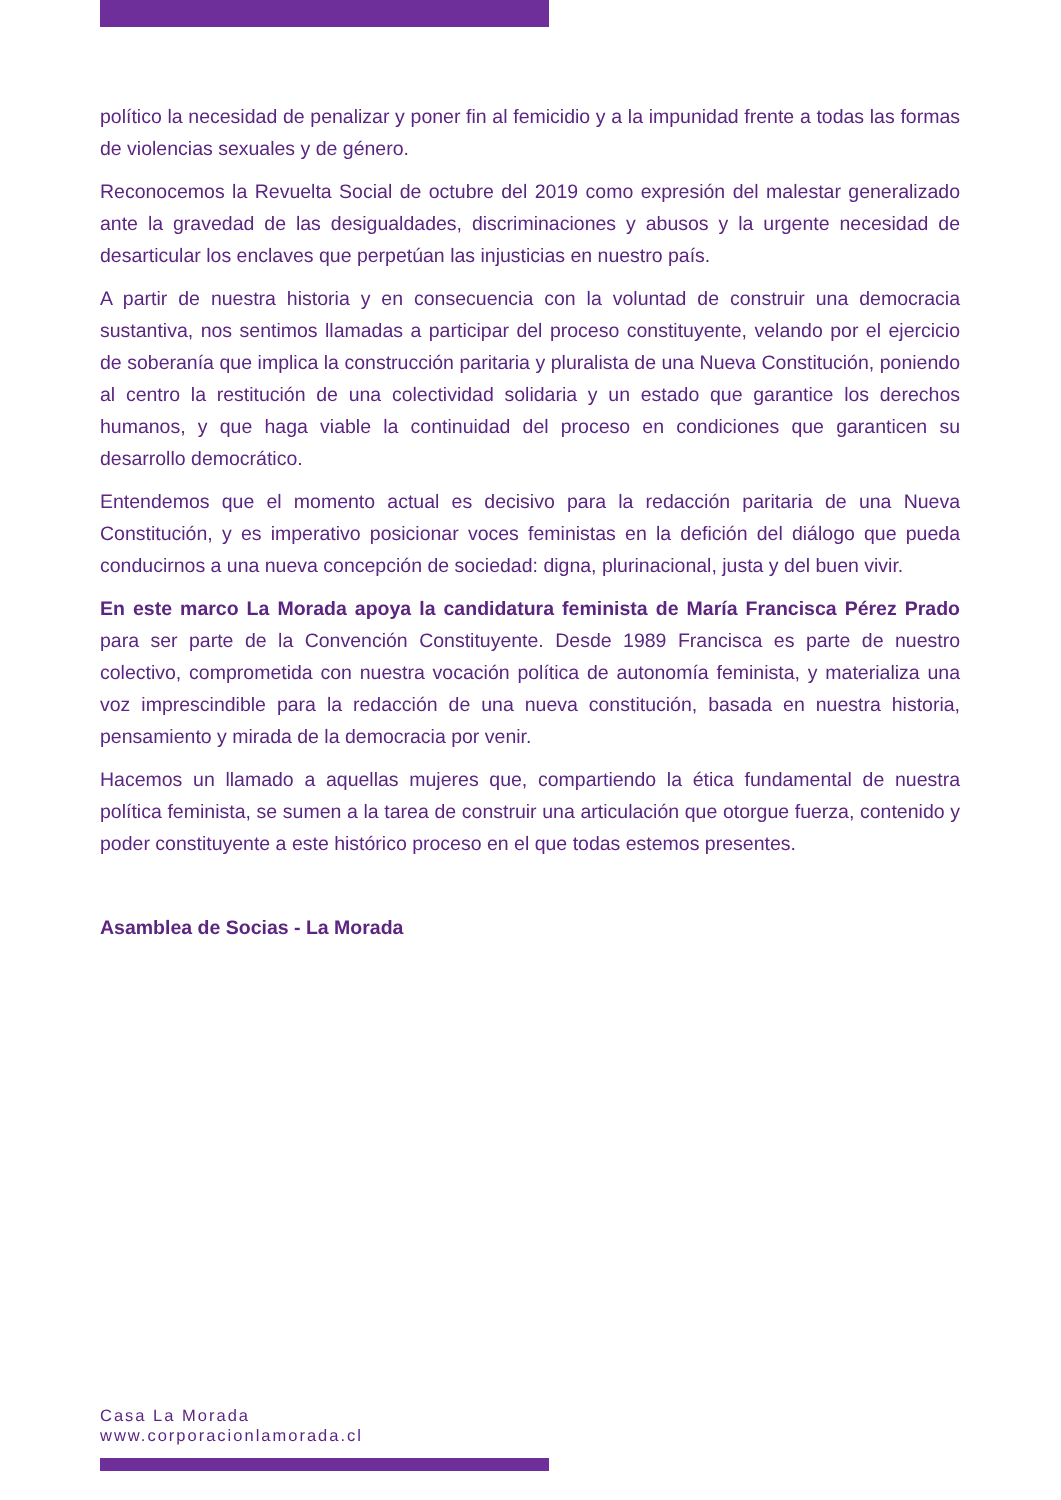político la necesidad de penalizar y poner fin al femicidio y a la impunidad frente a todas las formas de violencias sexuales y de género.
Reconocemos la Revuelta Social de octubre del 2019 como expresión del malestar generalizado ante la gravedad de las desigualdades, discriminaciones y abusos y la urgente necesidad de desarticular los enclaves que perpetúan las injusticias en nuestro país.
A partir de nuestra historia y en consecuencia con la voluntad de construir una democracia sustantiva, nos sentimos llamadas a participar del proceso constituyente, velando por el ejercicio de soberanía que implica la construcción paritaria y pluralista de una Nueva Constitución, poniendo al centro la restitución de una colectividad solidaria y un estado que garantice los derechos humanos, y que haga viable la continuidad del proceso en condiciones que garanticen su desarrollo democrático.
Entendemos que el momento actual es decisivo para la redacción paritaria de una Nueva Constitución, y es imperativo posicionar voces feministas en la defición del diálogo que pueda conducirnos a una nueva concepción de sociedad: digna, plurinacional, justa y del buen vivir.
En este marco La Morada apoya la candidatura feminista de María Francisca Pérez Prado para ser parte de la Convención Constituyente. Desde 1989 Francisca es parte de nuestro colectivo, comprometida con nuestra vocación política de autonomía feminista, y materializa una voz imprescindible para la redacción de una nueva constitución, basada en nuestra historia, pensamiento y mirada de la democracia por venir.
Hacemos un llamado a aquellas mujeres que, compartiendo la ética fundamental de nuestra política feminista, se sumen a la tarea de construir una articulación que otorgue fuerza, contenido y poder constituyente a este histórico proceso en el que todas estemos presentes.
Asamblea de Socias - La Morada
Casa La Morada
www.corporacionlamorada.cl